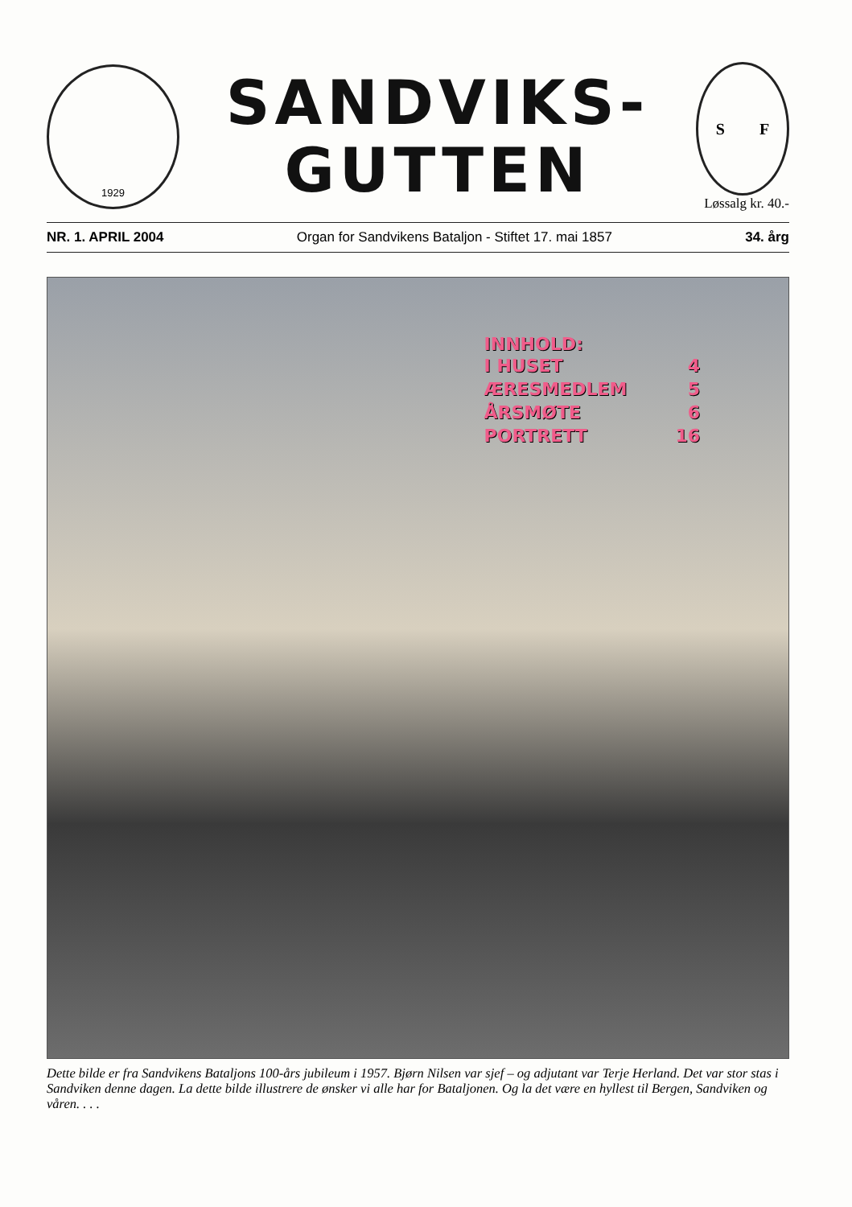1929
SANDVIKS-
GUTTEN
S F
Løssalg kr. 40.-
NR. 1. APRIL 2004 Organ for Sandvikens Bataljon - Stiftet 17. mai 1857 34. årg
INNHOLD:
| I HUSET | 4 |
| ÆRESMEDLEM | 5 |
| ÅRSMØTE | 6 |
| PORTRETT | 16 |
Dette bilde er fra Sandvikens Bataljons 100-års jubileum i 1957. Bjørn Nilsen var sjef – og adjutant var Terje Herland. Det var stor stas i Sandviken denne dagen. La dette bilde illustrere de ønsker vi alle har for Bataljonen. Og la det være en hyllest til Bergen, Sandviken og våren. . . .